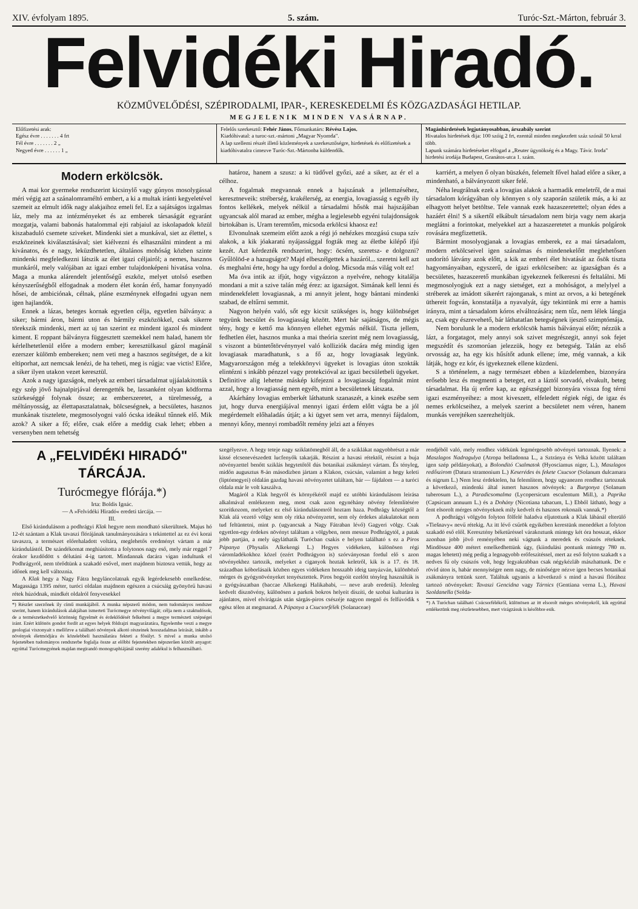XIV. évfolyam 1895. 5. szám. Turóc-Szt.-Márton, február 3.
Felvidéki Hiradó.
KÖZMŰVELŐDÉSI, SZÉPIRODALMI, IPAR-, KERESKEDELMI ÉS KÖZGAZDASÁGI HETILAP.
MEGJELENIK MINDEN VASÁRNAP.
Előfizetési arak:
Egész évre . . . . . . . 4 frt
Fél évre . . . . . . . 2 „
Negyed évre . . . . . . 1 „
Felelős szerkesztő: Fehér János. Főmunkatárs: Révész Lajos.
Kiadóhivatal: a turoc-szt.-mártoni „Magyar Nyomda".
A lap szellemi részét illető közlemények a szerkesztőségre, hirdetések és előfizetések a kiadóhivatalra cimezve Turóc-Szt.-Mártonba küldendők.
Magánhirdetések legjutányosabban, árszabály szerint
Hivatalos hirdetések dija: 100 szóig 2 frt, ezentúl minden megkezdett száz szónál 50 krral több.
Lapunk számára hirdetéseket elfogad a „Reuter ügynökség és a Magy. Távir. Iroda" hirdetési irodája Budapest, Granátos-utca 1. szám.
Modern erkölcsök.
A mai kor gyermeke rendszerint kicsinylő vagy gúnyos mosolygással méri végig azt a szánalomraméltó embert, a ki a multak iránti kegyeletével szemeit az elmult idők nagy alakjaihoz emeli fel. Ez a sajátságos izgalmas láz, mely ma az intézményeket és az emberek társaságát egyaránt mozgatja, valami babonás hatalommal ejti rabjaiul az iskolapadok közül kiszabaduló csemete sziveket. Mindenki siet a munkával, siet az élettel, s eszközeinek kiválasztásával; siet kiélvezni és elhasználni mindent a mi kivánatos, és e nagy, leküzdhetetlen, általános mohóság közben szinte mindenki megfeledkezni látszik az élet igazi céljairól; a nemes, hasznos munkáról, mely valójában az igazi ember tulajdonképeni hivatása volna. Maga a munka alárendelt jelentőségű eszköz, melyet utolsó esetben kényszerűségből elfogadnak a modern élet korán érő, hamar fonynyadó hősei, de ambiciónak, célnak, pláne eszménynek elfogadni ugyan nem igen hajlandók.
Ennek a lázas, beteges kornak egyetlen célja, egyetlen bálványa: a siker; bármi áron, bármi uton és bármily eszközökkel, csak sikerre törekszik mindenki, mert az uj tan szerint ez mindent igazol és mindent kiment. E roppant bálványra függesztett szemekkel nem halad, hanem tör kérlelhetetlenül előre a modern ember; keresztülkasul gázol magánál ezerszer külömb embereken; nem veti meg a hasznos segítséget, de a kit eltiporhat, azt nemcsak lenézi, de ha teheti, meg is rúgja: vae victis! Előre, a siker ilyen utakon vezet keresztül.
Azok a nagy igazságok, melyek az emberi társadalmat ujjáalakitották s egy szép jövő hajnalpirjával derengették be, lassanként olyan ködforma szürkeséggé folynak össze; az emberszeretet, a türelmesség, a méltányosság, az élettapasztalatnak, bölcseségnek, a becsületes, hasznos munkának tisztelete, megmosolyogni való ócska ideákul tűnnek elő. Mik azok? A siker a fő; előre, csak előre a meddig csak lehet; ebben a versenyben nem tehetség
határoz, hanem a szusz: a ki tüdővel győzi, azé a siker, az ér el a célhoz.
A fogalmak megvannak ennek a hajszának a jellemzéséhez, keresztneveik: stréberség, krakélerség, az energia, lovagiasság s egyéb ily fontos kellékek, melyek nélkül a társadalmi hősök mai hajszájában ugyancsak alól marad az ember, mégha a legjelesebb egyéni tulajdonságok birtokában is. Uram teremtőm, micsoda erkölcsi khaosz ez!
Elvonulnak szemeim előtt azok a régi jó nehézkes mozgású csupa szív alakok, a kik jóakaratú nyájassággal fogták meg az életbe kilépő ifjú kezét. Azt kérdezték rendszerint, hogy: öcsém, szeretsz- e dolgozni? Gyűlölöd-e a hazugságot? Majd elbeszélgettek a hazáról... szeretni kell azt és meghalni érte, hogy ha ugy fordul a dolog. Micsoda más világ volt ez!
Ma óva intik az ifjút, hogy vigyázzon a nyelvére, nehogy kitalálja mondani a mit a szive talán még érez: az igazságot. Simának kell lenni és mindenekfelett lovagiasnak, a mi annyit jelent, hogy bántani mindenki szabad, de eltűrni semmit.
Nagyon helyén való, sőt egy kicsit szükséges is, hogy különbséget tegyünk becsület és lovagiasság között. Mert bár sajátságos, de mégis tény, hogy e kettő ma könnyen ellehet egymás nélkül. Tiszta jellem, fedhetlen élet, hasznos munka a mai theória szerint még nem lovagiasság, s viszont a büntetőtörvénynyel való kolliziók dacára még mindig igen lovagiasak maradhatunk, s a fő az, hogy lovagiasak legyünk. Magyarországon még a telekkönyvi ügyeket is lovagias úton szokták elintézni s inkább pénzzel vagy protekcióval az igazi becsületbeli ügyeket. Definitive alig lehetne máskép kifejezni a lovagiasság fogalmát mint azzal, hogy a lovagiasság nem egyéb, mint a becsületnek látszata.
Akárhány lovagias emberkét láthatunk szanaszét, a kinek eszébe sem jut, hogy durva energiájával mennyi igazi érdem előtt vágta be a jól megérdemelt előhaladás útját; a ki ügyet sem vet arra, mennyi fájdalom, mennyi kőny, mennyi rombadőlt remény jelzi azt a fényes
karriért, a melyen ő olyan büszkén, felemelt fővel halad előre a siker, a mindenható, a bálványozott siker felé.
Néha leugrálnak ezek a lovagias alakok a harmadik emeletről, de a mai társadalom kórágyában oly könnyen s oly szaporán születik más, a ki az elhagyott helyet betöltse. Tele vannak ezek hazaszeretettel; olyan édes a hazáért élni! S a sikertől elkábult társadalom nem birja vagy nem akarja meglátni a forintokat, melyekkel azt a hazaszeretetet a munkás polgárok rovására megfizettetik.
Bármint mosolyogjanak a lovagias emberek, ez a mai társadalom, modern erkölcseivel igen szánalmas és mindenekelőtt meglehetősen undorító látvány azok előtt, a kik az emberi élet hivatását az ősök tiszta hagyományaiban, egyszerű, de igazi erkölcseiben: az igazságban és a becsületes, hazaszerető munkában igyekeznek felkeresni és feltalálni. Mi megmosolyogjuk ezt a nagy sietséget, ezt a mohóságot, a melylyel a stréberek az imádott sikerért rajonganak, s mint az orvos, a ki betegének üthereit fogván, konstatálja a nyavalyát, úgy tekintünk mi erre a hamis irányra, mint a társadalom kóros elváltozására; nem tűz, nem lélek lángja az, csak egy észrevehető, bár láthatatlan betegségnek ijesztő szimptómája.
Nem borulunk le a modern erkölcsök hamis bálványai előtt; nézzük a lázt, a forgatagot, mely annyi sok szivet megrészegit, annyi sok fejet megszédít és szomorúan jelezzük, hogy ez betegség. Talán az első orvosság az, ha egy kis hűsítőt adunk ellene; íme, még vannak, a kik látják, hogy ez kór, és igyekeznek ellene küzdeni.
S a történelem, a nagy természet ebben a küzdelemben, bizonyára erősebb lesz és megmenti a beteget, ezt a láztól sorvadó, elvakult, beteg társadalmat. Ha új erőre kap, az egészséggel bizonyára vissza fog térni igazi eszményeihez: a most kiveszett, elfeledett régiek régi, de igaz és nemes erkölcseihez, a melyek szerint a becsületet nem véren, hanem munkás verejtéken szerezheltjük.
A „FELVIDÉKI HIRADÓ" TÁRCÁJA.
Turócmegye flórája.*)
Irta: Boldis Ignác.
— A »Felvidéki Hiradó« eredeti tárcája. —
III.
Első kirándulásom a podhrágyi Klak hegyre nem mondható sikerültnek. Majus hó 12-ét szántam a Klak tavaszi flórájának tanulmányozására s tekintettel az ez évi korai tavaszra, a természet előrehaladott voltára, meglehetős eredményt vártam a már kirándulástól. De szándékomat meghiúsította a folytonos nagy eső, mely már reggel 7 órakor kezdődött s délutáni 4-ig tartott. Mindannak dacára vígan indultunk el Podhrágyról, nem törődtünk a szakadó esővel, mert majdnem biztosra vettük, hogy az időnek meg kell változnia.
A Klak hegy a Nagy Fátra hegyláncolatnak egyik legérdekesebb emelkedése. Magassága 1395 méter, turóci oldalan majdnem egészen a csúcsáig gyönyörű havasi rétek húzódnak, mindkét oldalról fenyvesekkel
*) Részlet szerzőnek ily című munkájából. A munka népszerű módon, nem tudományos rendszer szerint, hanem kirándulások alakjában ismerteti Turócmegye növényvilágát; célja nem a szaktudósok, de a természetkedvelő közönség figyelmét és érdeklődését felkelteni a megye természeti szépségei iránt. Ezért különös gondot fordít az egyes helyek földrajzi magyarázatára, figyelembe veszi a megye geologiai viszonyait s mellőzve a található növények alkotó részeinek hosszadalmas leirását, inkább a növények életmódjára és közelebbeli használatára fekteti a fősúlyt. S mivel a munka utolsó fejezetében tudományos rendszerbe foglalja össze az előbbi fejezetekben népszerűen közölt anyagot: egyúttal Turócmegyének majdan megirandó monographiájánál szerény adalékul is felhasználható.
szegélyezve. A hegy teteje nagy sziklatömegből áll, de a sziklákat nagyobbrészt a már kissé elcsenevészedett lucfenyők takarják. Részint a havasi rétektől, részint a buja növényzettel benőtt sziklás hegytetőtől dús botanikai zsákmányt vártam. És tényleg, midőn augusztus 8-án másodizben jártam a Klakon, csúcsán, valamint a hegy keleti (liptómegyei) oldalán gazdag havasi növényzetet találtam, bár — fájdalom — a turóci oldala már le volt kaszálva.
Magáról a Klak hegyről és környékéről majd ez utóbbi kirándulásom leirása alkalmával emlékezem meg, most csak azon egynéhány növény felemlítésére szorítkozom, melyeket ez első kirándulásomról hoztam haza. Podhrágy községtől a Klak alá vezető völgy sem oly ritka növényzetet, sem oly érdekes alakulatokat nem tud feltüntetni, mint p. (ugyancsak a Nagy Fátraban lévő) Gagyeri völgy. Csak egyetlen-egy érdekes növényt találtam a völgyben, nem messze Podhrágytól, a patak jobb partján, a mely úgyláthatik Turócban csakis e helyen található s ez a Piros Pápanya (Physalis Alkekengi L.) Hegyes vidékeken, különösen régi váromladékokhoz közel (ezért Podhrágyon is) szórványosan fordul elő s azon növényekhez tartozik, melyeket a ciganyok hoztak keletről, kik is a 17. és 18. században kóborlásaik közben egyes vidékeken hosszabb ideig tanyázván, különböző mérges és gyógynövényeket tenyésztettek. Piros bogyóit ezelőtt tényleg használták is a gyógyászatban (baccae Alkekengi Halikababi, — neve arab eredetű). Jelenleg kedvelt dísznövény, különösen a parkok bokros helyeit díszíti, de szobai kulturára is ajánlatos, mivel elvirágzás után sárgás-piros csészéje nagyon megnő és felfúvódik s egész télen at megmarad. A Pápanya a Csucsorfélék (Solanaceae)
rendjéből való, mely rendhez vidékünk legmérgesebb növényei tartoznak. Ilyenek: a Maszlagos Nadragulya (Atropa belladonna L., a Sztránya és Velká között találtam igen szép példányokat), a Bolonditó Csalmatok (Hyosciamus niger, L.), Maszlagos redőszirom (Datura stramonium L.) Keserédes és fekete Csucsor (Solanum dulcamara és nigrum L.) Nem lesz érdektelen, ha felemlítem, hogy ugyanezen rendhez tartoznak a következő, mindenki által ismert hasznos növények: a Burgonya (Solanum tuberosum L.), a Paradicsomalma (Lycopersicum esculentum Mill.), a Paprika (Capsicum annuum L.) és a Dohány (Nicotiana tabacum, L.) Ebből látható, hogy a fent elsorolt mérges növényeknek mily kedvelt és hasznos rokonaik vannak.*)
A podhrágyi völgyön folyton fölfelé haladva eljutottunk a Klak lábánál elterülő »Tiešnavy« nevű rétekig. Az itt lévő csűrök egyikében kerestünk menedéket a folyton szakadó eső elől. Keresztény béketűréssel várakoztunk mintegy két óra hosszat, ekkor azonban jobb jövő reményében neki vágtunk a meredek és csúszós réteknek. Mindössze 400 métert emelkedhettünk úgy, (kiindulási pontunk mintegy 780 m. magas lehetett) még pedig a legnagyobb erőfeszitéssel, mert az eső folyton szakadt s a nedves fű oly csúszós volt, hogy legyakrabban csak négykézláb mászhattunk. De e rövid úton is, habár mennyiségre nem nagy, de minőségre nézve igen becses botanikai zsákmányra tettünk szert. Találtuk ugyanis a következő s mind a havasi flórához tartozó növényeket: Tavaszi Gencidna vagy Tárnics (Gentiana verna L.), Havasi Szoldanella (Solda-
*) A Turócban található Csúcsorfélékről, különösen az itt elsorolt mérges növényekről, kik egyúttal emlékezünk meg részletesebben, mert virágzásuk is későbbre esik.